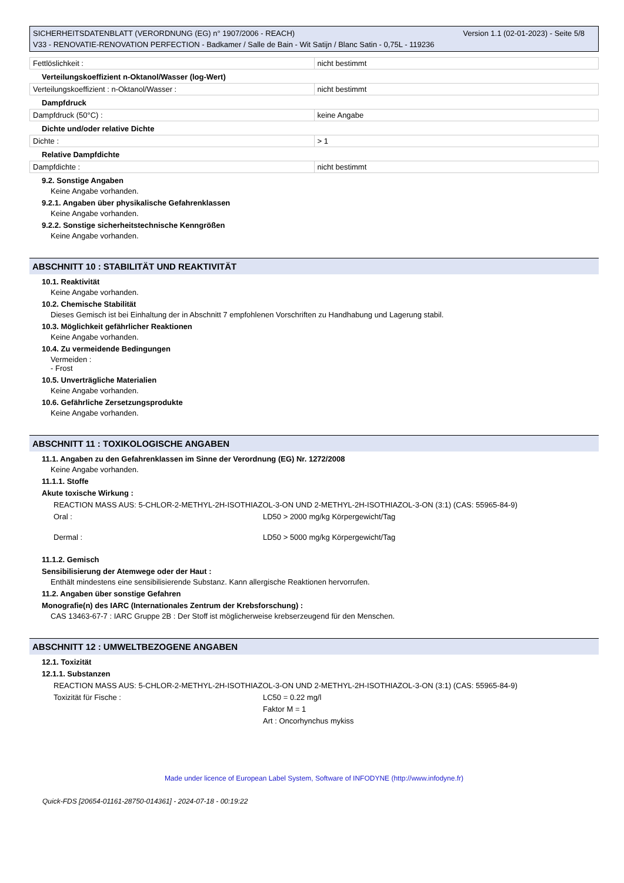Version 1.1 (02-01-2023) - Seite 5/8 SICHERHEITSDATENBLATT (VERORDNUNG (EG) n° 1907/2006 - REACH)
V33 - RENOVATIE-RENOVATION PERFECTION - Badkamer / Salle de Bain - Wit Satijn / Blanc Satin - 0,75L - 119236
| Fettlöslichkeit : | nicht bestimmt |
Verteilungskoeffizient n-Oktanol/Wasser (log-Wert)
| Verteilungskoeffizient : n-Oktanol/Wasser : | nicht bestimmt |
Dampfdruck
| Dampfdruck (50°C) : | keine Angabe |
Dichte und/oder relative Dichte
| Dichte : | > 1 |
Relative Dampfdichte
| Dampfdichte : | nicht bestimmt |
9.2. Sonstige Angaben
Keine Angabe vorhanden.
9.2.1. Angaben über physikalische Gefahrenklassen
Keine Angabe vorhanden.
9.2.2. Sonstige sicherheitstechnische Kenngrößen
Keine Angabe vorhanden.
ABSCHNITT 10 : STABILITÄT UND REAKTIVITÄT
10.1. Reaktivität
Keine Angabe vorhanden.
10.2. Chemische Stabilität
Dieses Gemisch ist bei Einhaltung der in Abschnitt 7 empfohlenen Vorschriften zu Handhabung und Lagerung stabil.
10.3. Möglichkeit gefährlicher Reaktionen
Keine Angabe vorhanden.
10.4. Zu vermeidende Bedingungen
Vermeiden :
- Frost
10.5. Unverträgliche Materialien
Keine Angabe vorhanden.
10.6. Gefährliche Zersetzungsprodukte
Keine Angabe vorhanden.
ABSCHNITT 11 : TOXIKOLOGISCHE ANGABEN
11.1. Angaben zu den Gefahrenklassen im Sinne der Verordnung (EG) Nr. 1272/2008
Keine Angabe vorhanden.
11.1.1. Stoffe
Akute toxische Wirkung :
REACTION MASS AUS: 5-CHLOR-2-METHYL-2H-ISOTHIAZOL-3-ON UND 2-METHYL-2H-ISOTHIAZOL-3-ON (3:1) (CAS: 55965-84-9)
Oral : LD50 > 2000 mg/kg Körpergewicht/Tag
Dermal : LD50 > 5000 mg/kg Körpergewicht/Tag
11.1.2. Gemisch
Sensibilisierung der Atemwege oder der Haut :
Enthält mindestens eine sensibilisierende Substanz. Kann allergische Reaktionen hervorrufen.
11.2. Angaben über sonstige Gefahren
Monografie(n) des IARC (Internationales Zentrum der Krebsforschung) :
CAS 13463-67-7 : IARC Gruppe 2B : Der Stoff ist möglicherweise krebserzeugend für den Menschen.
ABSCHNITT 12 : UMWELTBEZOGENE ANGABEN
12.1. Toxizität
12.1.1. Substanzen
REACTION MASS AUS: 5-CHLOR-2-METHYL-2H-ISOTHIAZOL-3-ON UND 2-METHYL-2H-ISOTHIAZOL-3-ON (3:1) (CAS: 55965-84-9)
Toxizität für Fische : LC50 = 0.22 mg/l
Faktor M = 1
Art : Oncorhynchus mykiss
Made under licence of European Label System, Software of INFODYNE (http://www.infodyne.fr)
Quick-FDS [20654-01161-28750-014361] - 2024-07-18 - 00:19:22